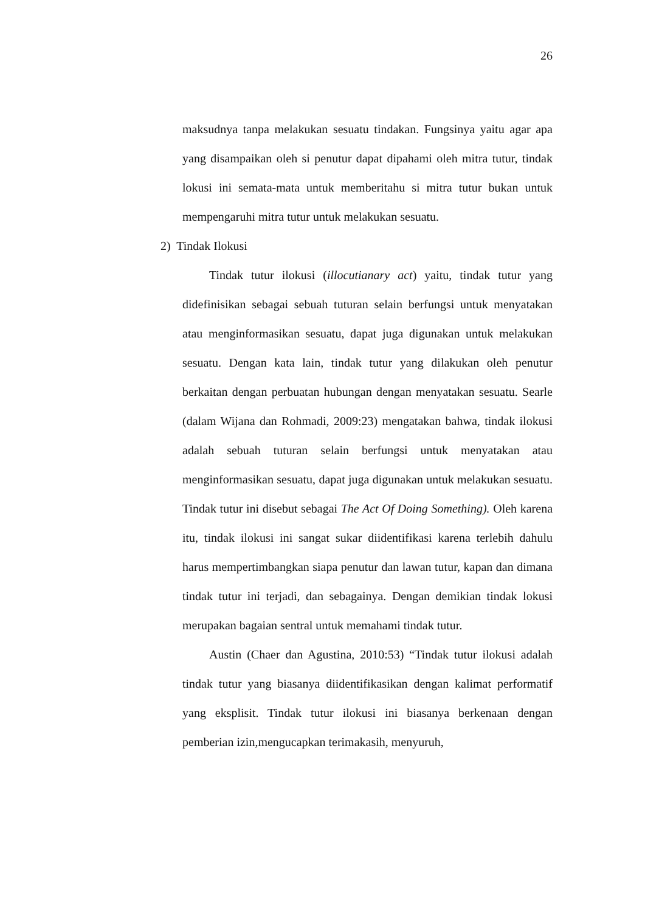26
maksudnya tanpa melakukan sesuatu tindakan. Fungsinya yaitu agar apa yang disampaikan oleh si penutur dapat dipahami oleh mitra tutur, tindak lokusi ini semata-mata untuk memberitahu si mitra tutur bukan untuk mempengaruhi mitra tutur untuk melakukan sesuatu.
2) Tindak Ilokusi
Tindak tutur ilokusi (illocutianary act) yaitu, tindak tutur yang didefinisikan sebagai sebuah tuturan selain berfungsi untuk menyatakan atau menginformasikan sesuatu, dapat juga digunakan untuk melakukan sesuatu. Dengan kata lain, tindak tutur yang dilakukan oleh penutur berkaitan dengan perbuatan hubungan dengan menyatakan sesuatu. Searle (dalam Wijana dan Rohmadi, 2009:23) mengatakan bahwa, tindak ilokusi adalah sebuah tuturan selain berfungsi untuk menyatakan atau menginformasikan sesuatu, dapat juga digunakan untuk melakukan sesuatu. Tindak tutur ini disebut sebagai The Act Of Doing Something). Oleh karena itu, tindak ilokusi ini sangat sukar diidentifikasi karena terlebih dahulu harus mempertimbangkan siapa penutur dan lawan tutur, kapan dan dimana tindak tutur ini terjadi, dan sebagainya. Dengan demikian tindak lokusi merupakan bagaian sentral untuk memahami tindak tutur.
Austin (Chaer dan Agustina, 2010:53) “Tindak tutur ilokusi adalah tindak tutur yang biasanya diidentifikasikan dengan kalimat performatif yang eksplisit. Tindak tutur ilokusi ini biasanya berkenaan dengan pemberian izin,mengucapkan terimakasih, menyuruh,